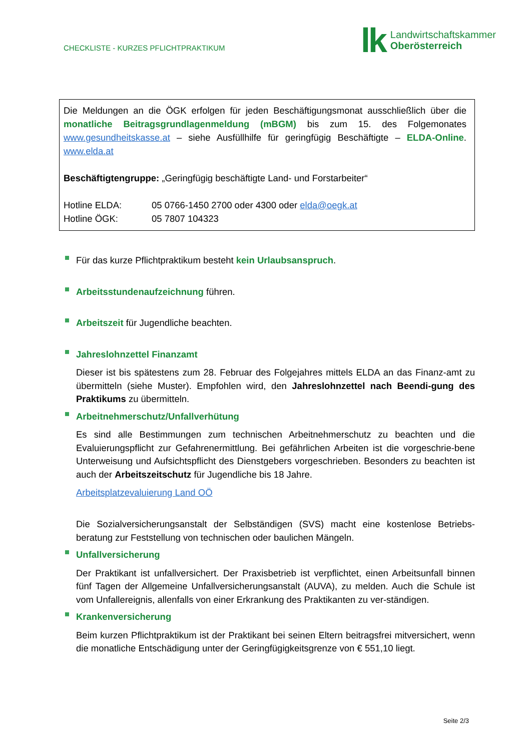CHECKLISTE - KURZES PFLICHTPRAKTIKUM
lk
Landwirtschaftskammer
Oberösterreich
Die Meldungen an die ÖGK erfolgen für jeden Beschäftigungsmonat ausschließlich über die monatliche Beitragsgrundlagenmeldung (mBGM) bis zum 15. des Folgemonates www.gesundheitskasse.at – siehe Ausfüllhilfe für geringfügig Beschäftigte – ELDA-Online. www.elda.at
Beschäftigtengruppe: „Geringfügig beschäftigte Land- und Forstarbeiter“
Hotline ELDA: 05 0766-1450 2700 oder 4300 oder elda@oegk.at
Hotline ÖGK: 05 7807 104323
Für das kurze Pflichtpraktikum besteht kein Urlaubsanspruch.
Arbeitsstundenaufzeichnung führen.
Arbeitszeit für Jugendliche beachten.
Jahreslohnzettel Finanzamt
Dieser ist bis spätestens zum 28. Februar des Folgejahres mittels ELDA an das Finanz-amt zu übermitteln (siehe Muster). Empfohlen wird, den Jahreslohnzettel nach Beendi-gung des Praktikums zu übermitteln.
Arbeitnehmerschutz/Unfallverhütung
Es sind alle Bestimmungen zum technischen Arbeitnehmerschutz zu beachten und die Evaluierungspflicht zur Gefahrenermittlung. Bei gefährlichen Arbeiten ist die vorgeschrie-bene Unterweisung und Aufsichtspflicht des Dienstgebers vorgeschrieben. Besonders zu beachten ist auch der Arbeitszeitschutz für Jugendliche bis 18 Jahre.
Arbeitsplatzevaluierung Land OÖ
Die Sozialversicherungsanstalt der Selbständigen (SVS) macht eine kostenlose Betriebs-beratung zur Feststellung von technischen oder baulichen Mängeln.
Unfallversicherung
Der Praktikant ist unfallversichert. Der Praxisbetrieb ist verpflichtet, einen Arbeitsunfall binnen fünf Tagen der Allgemeine Unfallversicherungsanstalt (AUVA), zu melden. Auch die Schule ist vom Unfallereignis, allenfalls von einer Erkrankung des Praktikanten zu ver-ständigen.
Krankenversicherung
Beim kurzen Pflichtpraktikum ist der Praktikant bei seinen Eltern beitragsfrei mitversichert, wenn die monatliche Entschädigung unter der Geringfügigkeitsgrenze von € 551,10 liegt.
Seite 2/3